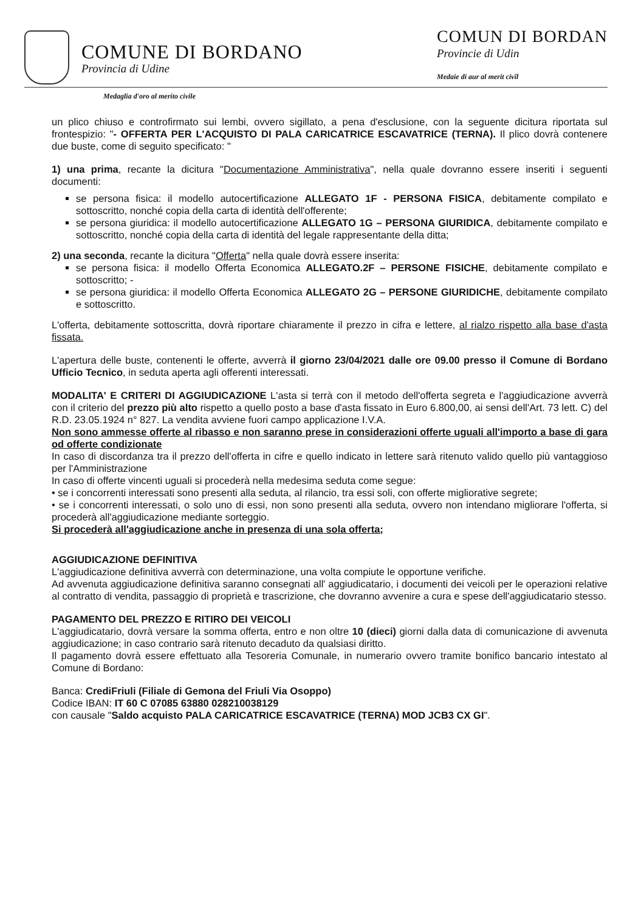COMUNE DI BORDANO
Provincia di Udine
COMUN DI BORDAN
Provincie di Udin
Medaie di aur al merit civîl
Medaglia d'oro al merito civile
un plico chiuso e controfirmato sui lembi, ovvero sigillato, a pena d'esclusione, con la seguente dicitura riportata sul frontespizio: "- OFFERTA PER L'ACQUISTO DI PALA CARICATRICE ESCAVATRICE (TERNA). Il plico dovrà contenere due buste, come di seguito specificato: "
1) una prima, recante la dicitura "Documentazione Amministrativa", nella quale dovranno essere inseriti i seguenti documenti:
se persona fisica: il modello autocertificazione ALLEGATO 1F - PERSONA FISICA, debitamente compilato e sottoscritto, nonché copia della carta di identità dell'offerente;
se persona giuridica: il modello autocertificazione ALLEGATO 1G – PERSONA GIURIDICA, debitamente compilato e sottoscritto, nonché copia della carta di identità del legale rappresentante della ditta;
2) una seconda, recante la dicitura "Offerta" nella quale dovrà essere inserita:
se persona fisica: il modello Offerta Economica ALLEGATO.2F – PERSONE FISICHE, debitamente compilato e sottoscritto; -
se persona giuridica: il modello Offerta Economica ALLEGATO 2G – PERSONE GIURIDICHE, debitamente compilato e sottoscritto.
L'offerta, debitamente sottoscritta, dovrà riportare chiaramente il prezzo in cifra e lettere, al rialzo rispetto alla base d'asta fissata.
L'apertura delle buste, contenenti le offerte, avverrà il giorno 23/04/2021 dalle ore 09.00 presso il Comune di Bordano Ufficio Tecnico, in seduta aperta agli offerenti interessati.
MODALITA' E CRITERI DI AGGIUDICAZIONE L'asta si terrà con il metodo dell'offerta segreta e l'aggiudicazione avverrà con il criterio del prezzo più alto rispetto a quello posto a base d'asta fissato in Euro 6.800,00, ai sensi dell'Art. 73 lett. C) del R.D. 23.05.1924 n° 827. La vendita avviene fuori campo applicazione I.V.A.
Non sono ammesse offerte al ribasso e non saranno prese in considerazioni offerte uguali all'importo a base di gara od offerte condizionate
In caso di discordanza tra il prezzo dell'offerta in cifre e quello indicato in lettere sarà ritenuto valido quello più vantaggioso per l'Amministrazione
In caso di offerte vincenti uguali si procederà nella medesima seduta come segue:
• se i concorrenti interessati sono presenti alla seduta, al rilancio, tra essi soli, con offerte migliorative segrete;
• se i concorrenti interessati, o solo uno di essi, non sono presenti alla seduta, ovvero non intendano migliorare l'offerta, si procederà all'aggiudicazione mediante sorteggio.
Si procederà all'aggiudicazione anche in presenza di una sola offerta;
AGGIUDICAZIONE DEFINITIVA
L'aggiudicazione definitiva avverrà con determinazione, una volta compiute le opportune verifiche.
Ad avvenuta aggiudicazione definitiva saranno consegnati all' aggiudicatario, i documenti dei veicoli per le operazioni relative al contratto di vendita, passaggio di proprietà e trascrizione, che dovranno avvenire a cura e spese dell'aggiudicatario stesso.
PAGAMENTO DEL PREZZO E RITIRO DEI VEICOLI
L'aggiudicatario, dovrà versare la somma offerta, entro e non oltre 10 (dieci) giorni dalla data di comunicazione di avvenuta aggiudicazione; in caso contrario sarà ritenuto decaduto da qualsiasi diritto.
Il pagamento dovrà essere effettuato alla Tesoreria Comunale, in numerario ovvero tramite bonifico bancario intestato al Comune di Bordano:
Banca: CrediFriuli (Filiale di Gemona del Friuli Via Osoppo)
Codice IBAN: IT 60 C 07085 63880 028210038129
con causale "Saldo acquisto PALA CARICATRICE ESCAVATRICE (TERNA) MOD JCB3 CX GI".